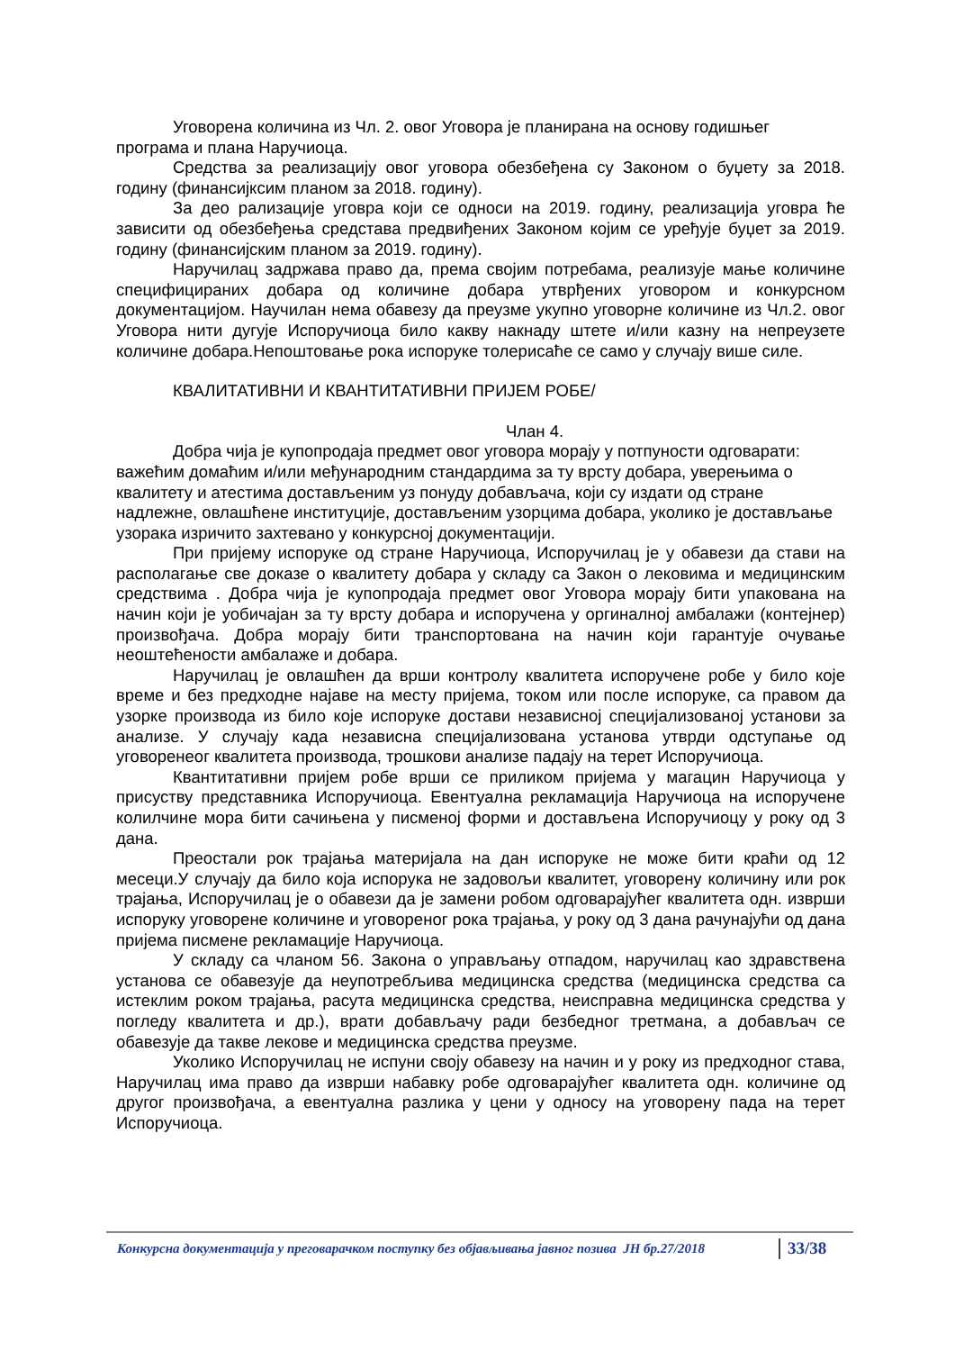Уговорена количина из Чл. 2. овог Уговора је планирана на основу годишњег програма и плана Наручиоца.
Средства за реализацију овог уговора обезбеђена су Законом о буџету за 2018. годину (финансијксим планом за 2018. годину).
За део рализације уговра који се односи на 2019. годину, реализација уговра ће зависити од обезбеђења средстава предвиђених Законом којим се уређује буџет за 2019. годину (финансијским планом за 2019. годину).
Наручилац задржава право да, према својим потребама, реализује мање количине специфицираних добара од количине добара утврђених уговором и конкурсном документацијом. Научилан нема обавезу да преузме укупно уговорне количине из Чл.2. овог Уговора нити дугује Испоручиоца било какву накнаду штете и/или казну на непреузете количине добара.Непоштовање рока испоруке толерисаће се само у случају више силе.
КВАЛИТАТИВНИ И КВАНТИТАТИВНИ ПРИЈЕМ РОБЕ/
Члан 4.
Добра чија је купопродаја предмет овог уговора морају у потпуности одговарати: важећим домаћим и/или међународним стандардима за ту врсту добара, уверењима о квалитету и атестима достављеним уз понуду добављача, који су издати од стране надлежне, овлашћене институције, достављеним узорцима добара, уколико је достављање узорака изричито захтевано у конкурсној документацији.
При пријему испоруке од стране Наручиоца, Испоручилац је у обавези да стави на располагање све доказе о квалитету добара у складу са Закон о лековима и медицинским средствима . Добра чија је купопродаја предмет овог Уговора морају бити упакована на начин који је уобичајан за ту врсту добара и испоручена у оргиналној амбалажи (контејнер) произвођача. Добра морају бити транспортована на начин који гарантује очување неоштећености амбалаже и добара.
Наручилац је овлашћен да врши контролу квалитета испоручене робе у било које време и без предходне најаве на месту пријема, током или после испоруке, са правом да узорке производа из било које испоруке достави независној специјализованој установи за анализе. У случају када независна специјализована установа утврди одступање од уговоренеог квалитета производа, трошкови анализе падају на терет Испоручиоца.
Квантитативни пријем робе врши се приликом пријема у магацин Наручиоца у присуству представника Испоручиоца. Евентуална рекламација Наручиоца на испоручене колилчине мора бити сачињена у писменој форми и достављена Испоручиоцу у року од 3 дана.
Преостали рок трајања материјала на дан испоруке не може бити краћи од 12 месеци.У случају да било која испорука не задовољи квалитет, уговорену количину или рок трајања, Испоручилац је о обавези да је замени робом одговарајућег квалитета одн. изврши испоруку уговорене количине и уговореног рока трајања, у року од 3 дана рачунајући од дана пријема писмене рекламације Наручиоца.
У складу са чланом 56. Закона о управљању отпадом, наручилац као здравствена установа се обавезује да неупотребљива медицинска средства (медицинска средства са истеклим роком трајања, расута медицинска средства, неисправна медицинска средства у погледу квалитета и др.), врати добављачу ради безбедног третмана, а добављач се обавезује да такве лекове и медицинска средства преузме.
Уколико Испоручилац не испуни своју обавезу на начин и у року из предходног става, Наручилац има право да изврши набавку робе одговарајућег квалитета одн. количине од другог произвођача, а евентуална разлика у цени у односу на уговорену пада на терет Испоручиоца.
Конкурсна документација у преговарачком поступку без објављивања јавног позива ЈН бр.27/2018 33/38